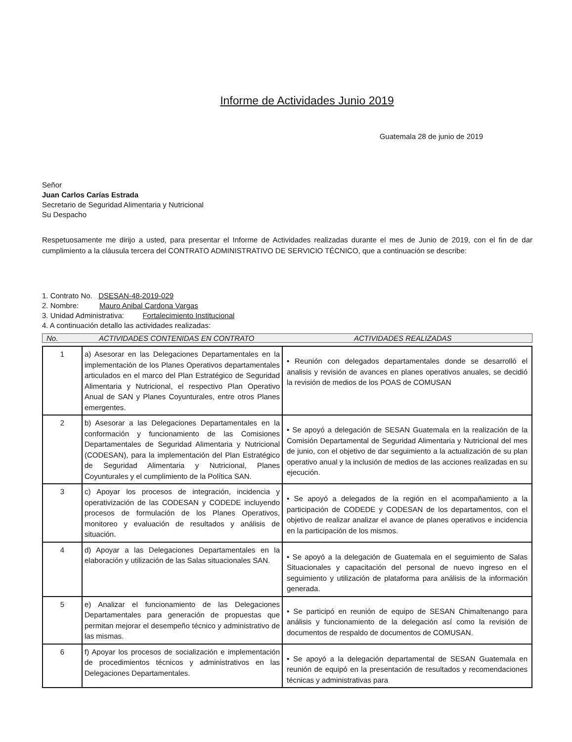Informe de Actividades Junio 2019
Guatemala 28 de junio de 2019
Señor
Juan Carlos Carías Estrada
Secretario de Seguridad Alimentaria y Nutricional
Su Despacho
Respetuosamente me dirijo a usted, para presentar el Informe de Actividades realizadas durante el mes de Junio de 2019, con el fin de dar cumplimiento a la cláusula tercera del CONTRATO ADMINISTRATIVO DE SERVICIO TÉCNICO, que a continuación se describe:
1. Contrato No. DSESAN-48-2019-029
2. Nombre: Mauro Anibal Cardona Vargas
3. Unidad Administrativa: Fortalecimiento Institucional
4. A continuación detallo las actividades realizadas:
No. ACTIVIDADES CONTENIDAS EN CONTRATO ACTIVIDADES REALIZADAS
| 1 | a) Asesorar en las Delegaciones Departamentales en la implementación de los Planes Operativos departamentales articulados en el marco del Plan Estratégico de Seguridad Alimentaria y Nutricional, el respectivo Plan Operativo Anual de SAN y Planes Coyunturales, entre otros Planes emergentes. | • Reunión con delegados departamentales donde se desarrolló el analisis y revisión de avances en planes operativos anuales, se decidió la revisión de medios de los POAS de COMUSAN |
| 2 | b) Asesorar a las Delegaciones Departamentales en la conformación y funcionamiento de las Comisiones Departamentales de Seguridad Alimentaria y Nutricional (CODESAN), para la implementación del Plan Estratégico de Seguridad Alimentaria y Nutricional, Planes Coyunturales y el cumplimiento de la Política SAN. | • Se apoyó a delegación de SESAN Guatemala en la realización de la Comisión Departamental de Seguridad Alimentaria y Nutricional del mes de junio, con el objetivo de dar seguimiento a la actualización de su plan operativo anual y la inclusión de medios de las acciones realizadas en su ejecución. |
| 3 | c) Apoyar los procesos de integración, incidencia y operativización de las CODESAN y CODEDE incluyendo procesos de formulación de los Planes Operativos, monitoreo y evaluación de resultados y análisis de situación. | • Se apoyó a delegados de la región en el acompañamiento a la participación de CODEDE y CODESAN de los departamentos, con el objetivo de realizar analizar el avance de planes operativos e incidencia en la participación de los mismos. |
| 4 | d) Apoyar a las Delegaciones Departamentales en la elaboración y utilización de las Salas situacionales SAN. | • Se apoyó a la delegación de Guatemala en el seguimiento de Salas Situacionales y capacitación del personal de nuevo ingreso en el seguimiento y utilización de plataforma para análisis de la información generada. |
| 5 | e) Analizar el funcionamiento de las Delegaciones Departamentales para generación de propuestas que permitan mejorar el desempeño técnico y administrativo de las mismas. | • Se participó en reunión de equipo de SESAN Chimaltenango para análisis y funcionamiento de la delegación así como la revisión de documentos de respaldo de documentos de COMUSAN. |
| 6 | f) Apoyar los procesos de socialización e implementación de procedimientos técnicos y administrativos en las Delegaciones Departamentales. | • Se apoyó a la delegación departamental de SESAN Guatemala en reunión de equipó en la presentación de resultados y recomendaciones técnicas y administrativas para |